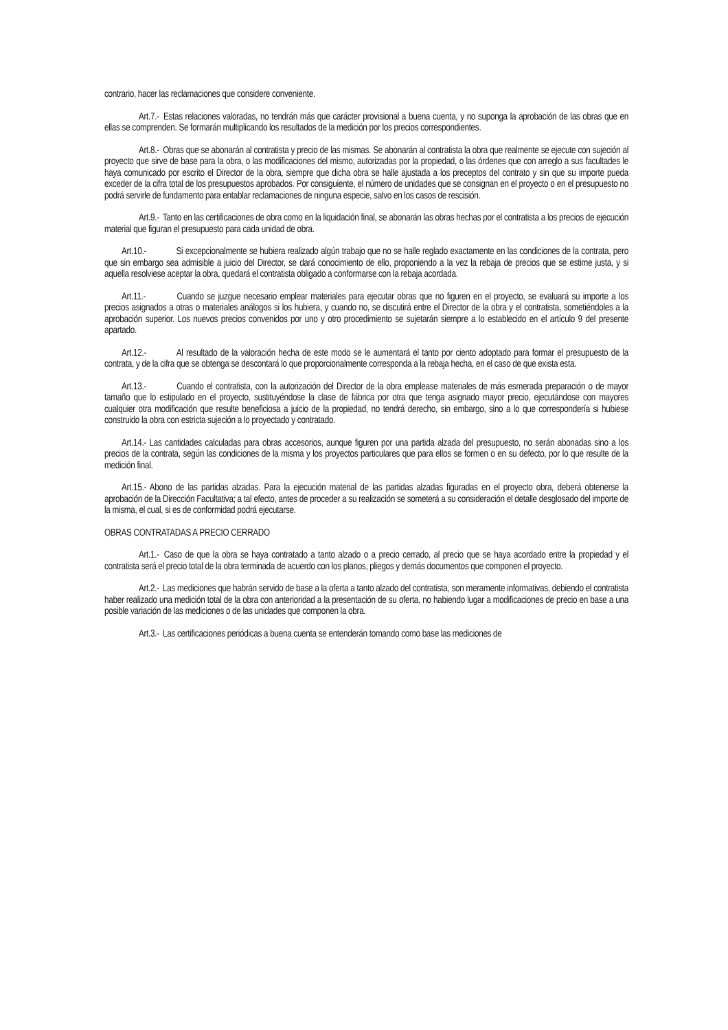contrario, hacer las reclamaciones que considere conveniente.
Art.7.- Estas relaciones valoradas, no tendrán más que carácter provisional a buena cuenta, y no suponga la aprobación de las obras que en ellas se comprenden. Se formarán multiplicando los resultados de la medición por los precios correspondientes.
Art.8.- Obras que se abonarán al contratista y precio de las mismas. Se abonarán al contratista la obra que realmente se ejecute con sujeción al proyecto que sirve de base para la obra, o las modificaciones del mismo, autorizadas por la propiedad, o las órdenes que con arreglo a sus facultades le haya comunicado por escrito el Director de la obra, siempre que dicha obra se halle ajustada a los preceptos del contrato y sin que su importe pueda exceder de la cifra total de los presupuestos aprobados. Por consiguiente, el número de unidades que se consignan en el proyecto o en el presupuesto no podrá servirle de fundamento para entablar reclamaciones de ninguna especie, salvo en los casos de rescisión.
Art.9.- Tanto en las certificaciones de obra como en la liquidación final, se abonarán las obras hechas por el contratista a los precios de ejecución material que figuran el presupuesto para cada unidad de obra.
Art.10.- Si excepcionalmente se hubiera realizado algún trabajo que no se halle reglado exactamente en las condiciones de la contrata, pero que sin embargo sea admisible a juicio del Director, se dará conocimiento de ello, proponiendo a la vez la rebaja de precios que se estime justa, y si aquella resolviese aceptar la obra, quedará el contratista obligado a conformarse con la rebaja acordada.
Art.11.- Cuando se juzgue necesario emplear materiales para ejecutar obras que no figuren en el proyecto, se evaluará su importe a los precios asignados a otras o materiales análogos si los hubiera, y cuando no, se discutirá entre el Director de la obra y el contratista, sometiéndoles a la aprobación superior. Los nuevos precios convenidos por uno y otro procedimiento se sujetarán siempre a lo establecido en el artículo 9 del presente apartado.
Art.12.- Al resultado de la valoración hecha de este modo se le aumentará el tanto por ciento adoptado para formar el presupuesto de la contrata, y de la cifra que se obtenga se descontará lo que proporcionalmente corresponda a la rebaja hecha, en el caso de que exista esta.
Art.13.- Cuando el contratista, con la autorización del Director de la obra emplease materiales de más esmerada preparación o de mayor tamaño que lo estipulado en el proyecto, sustituyéndose la clase de fábrica por otra que tenga asignado mayor precio, ejecutándose con mayores cualquier otra modificación que resulte beneficiosa a juicio de la propiedad, no tendrá derecho, sin embargo, sino a lo que correspondería si hubiese construido la obra con estricta sujeción a lo proyectado y contratado.
Art.14.- Las cantidades calculadas para obras accesorios, aunque figuren por una partida alzada del presupuesto, no serán abonadas sino a los precios de la contrata, según las condiciones de la misma y los proyectos particulares que para ellos se formen o en su defecto, por lo que resulte de la medición final.
Art.15.- Abono de las partidas alzadas. Para la ejecución material de las partidas alzadas figuradas en el proyecto obra, deberá obtenerse la aprobación de la Dirección Facultativa; a tal efecto, antes de proceder a su realización se someterá a su consideración el detalle desglosado del importe de la misma, el cual, si es de conformidad podrá ejecutarse.
OBRAS CONTRATADAS A PRECIO CERRADO
Art.1.- Caso de que la obra se haya contratado a tanto alzado o a precio cerrado, al precio que se haya acordado entre la propiedad y el contratista será el precio total de la obra terminada de acuerdo con los planos, pliegos y demás documentos que componen el proyecto.
Art.2.- Las mediciones que habrán servido de base a la oferta a tanto alzado del contratista, son meramente informativas, debiendo el contratista haber realizado una medición total de la obra con anterioridad a la presentación de su oferta, no habiendo lugar a modificaciones de precio en base a una posible variación de las mediciones o de las unidades que componen la obra.
Art.3.- Las certificaciones periódicas a buena cuenta se entenderán tomando como base las mediciones de